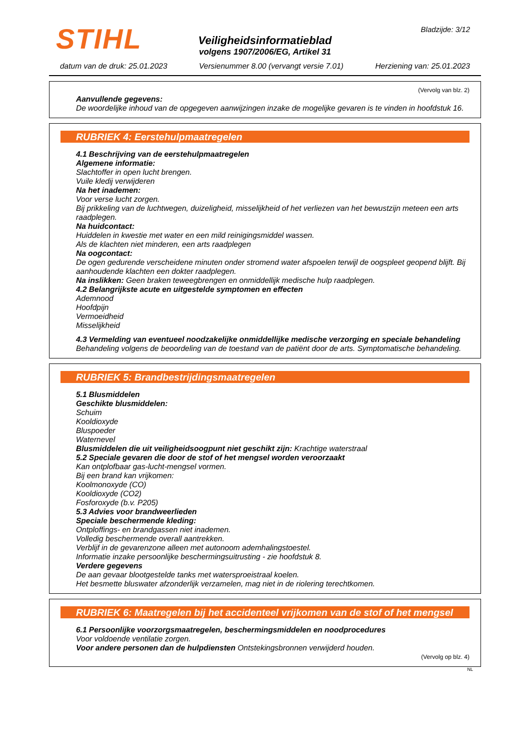STIHL Bladzijde: 3/12
Veiligheidsinformatieblad
volgens 1907/2006/EG, Artikel 31
datum van de druk: 25.01.2023 Versienummer 8.00 (vervangt versie 7.01) Herziening van: 25.01.2023
(Vervolg van blz. 2)
Aanvullende gegevens:
De woordelijke inhoud van de opgegeven aanwijzingen inzake de mogelijke gevaren is te vinden in hoofdstuk 16.
RUBRIEK 4: Eerstehulpmaatregelen
4.1 Beschrijving van de eerstehulpmaatregelen
Algemene informatie:
Slachtoffer in open lucht brengen.
Vuile kledij verwijderen
Na het inademen:
Voor verse lucht zorgen.
Bij prikkeling van de luchtwegen, duizeligheid, misselijkheid of het verliezen van het bewustzijn meteen een arts raadplegen.
Na huidcontact:
Huiddelen in kwestie met water en een mild reinigingsmiddel wassen.
Als de klachten niet minderen, een arts raadplegen
Na oogcontact:
De ogen gedurende verscheidene minuten onder stromend water afspoelen terwijl de oogspleet geopend blijft. Bij aanhoudende klachten een dokter raadplegen.
Na inslikken: Geen braken teweegbrengen en onmiddellijk medische hulp raadplegen.
4.2 Belangrijkste acute en uitgestelde symptomen en effecten
Ademnood
Hoofdpijn
Vermoeidheid
Misselijkheid
4.3 Vermelding van eventueel noodzakelijke onmiddellijke medische verzorging en speciale behandeling
Behandeling volgens de beoordeling van de toestand van de patiënt door de arts. Symptomatische behandeling.
RUBRIEK 5: Brandbestrijdingsmaatregelen
5.1 Blusmiddelen
Geschikte blusmiddelen:
Schuim
Kooldioxyde
Bluspoeder
Waternevel
Blusmiddelen die uit veiligheidsoogpunt niet geschikt zijn: Krachtige waterstraal
5.2 Speciale gevaren die door de stof of het mengsel worden veroorzaakt
Kan ontplofbaar gas-lucht-mengsel vormen.
Bij een brand kan vrijkomen:
Koolmonoxyde (CO)
Kooldioxyde (CO2)
Fosforoxyde (b.v. P205)
5.3 Advies voor brandweerlieden
Speciale beschermende kleding:
Ontploffings- en brandgassen niet inademen.
Volledig beschermende overall aantrekken.
Verblijf in de gevarenzone alleen met autonoom ademhalingstoestel.
Informatie inzake persoonlijke beschermingsuitrusting - zie hoofdstuk 8.
Verdere gegevens
De aan gevaar blootgestelde tanks met watersproeistraal koelen.
Het besmette bluswater afzonderlijk verzamelen, mag niet in de riolering terechtkomen.
RUBRIEK 6: Maatregelen bij het accidenteel vrijkomen van de stof of het mengsel
6.1 Persoonlijke voorzorgsmaatregelen, beschermingsmiddelen en noodprocedures
Voor voldoende ventilatie zorgen.
Voor andere personen dan de hulpdiensten Ontstekingsbronnen verwijderd houden.
(Vervolg op blz. 4)
NL